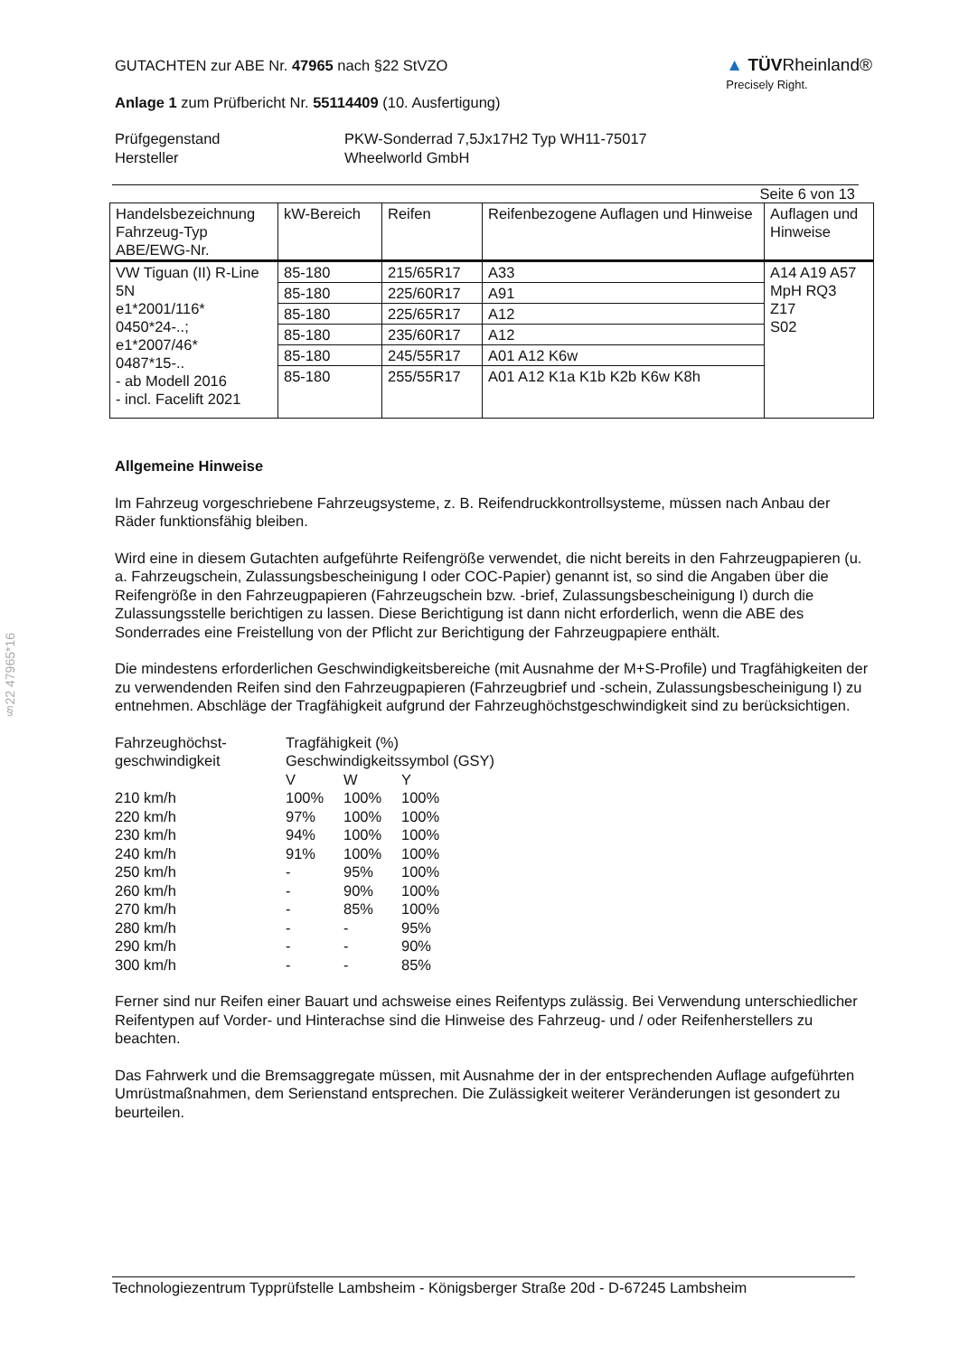§22 47965*16
GUTACHTEN zur ABE Nr. 47965 nach §22 StVZO
Anlage 1 zum Prüfbericht Nr. 55114409 (10. Ausfertigung)
▲ TÜVRheinland®
Precisely Right.
| Prüfgegenstand | PKW-Sonderrad 7,5Jx17H2 Typ WH11-75017 |
| Hersteller | Wheelworld GmbH |
Seite 6 von 13
| Handelsbezeichnung Fahrzeug-Typ ABE/EWG-Nr. | kW-Bereich | Reifen | Reifenbezogene Auflagen und Hinweise | Auflagen und Hinweise |
| VW Tiguan (II) R-Line 5N e1*2001/116* 0450*24-..; e1*2007/46* 0487*15-.. - ab Modell 2016 - incl. Facelift 2021 | 85-180 | 215/65R17 | A33 | A14 A19 A57 MpH RQ3 Z17 S02 |
| | 85-180 | 225/60R17 | A91 | |
| | 85-180 | 225/65R17 | A12 | |
| | 85-180 | 235/60R17 | A12 | |
| | 85-180 | 245/55R17 | A01 A12 K6w | |
| | 85-180 | 255/55R17 | A01 A12 K1a K1b K2b K6w K8h | |
Allgemeine Hinweise
Im Fahrzeug vorgeschriebene Fahrzeugsysteme, z. B. Reifendruckkontrollsysteme, müssen nach Anbau der Räder funktionsfähig bleiben.
Wird eine in diesem Gutachten aufgeführte Reifengröße verwendet, die nicht bereits in den Fahrzeugpapieren (u. a. Fahrzeugschein, Zulassungsbescheinigung I oder COC-Papier) genannt ist, so sind die Angaben über die Reifengröße in den Fahrzeugpapieren (Fahrzeugschein bzw. -brief, Zulassungsbescheinigung I) durch die Zulassungsstelle berichtigen zu lassen. Diese Berichtigung ist dann nicht erforderlich, wenn die ABE des Sonderrades eine Freistellung von der Pflicht zur Berichtigung der Fahrzeugpapiere enthält.
Die mindestens erforderlichen Geschwindigkeitsbereiche (mit Ausnahme der M+S-Profile) und Tragfähigkeiten der zu verwendenden Reifen sind den Fahrzeugpapieren (Fahrzeugbrief und -schein, Zulassungsbescheinigung I) zu entnehmen. Abschläge der Tragfähigkeit aufgrund der Fahrzeughöchstgeschwindigkeit sind zu berücksichtigen.
| Fahrzeughöchst- geschwindigkeit | Tragfähigkeit (%) | | |
| | Geschwindigkeitssymbol (GSY) | | |
| | V | W | Y |
| 210 km/h | 100% | 100% | 100% |
| 220 km/h | 97% | 100% | 100% |
| 230 km/h | 94% | 100% | 100% |
| 240 km/h | 91% | 100% | 100% |
| 250 km/h | - | 95% | 100% |
| 260 km/h | - | 90% | 100% |
| 270 km/h | - | 85% | 100% |
| 280 km/h | - | - | 95% |
| 290 km/h | - | - | 90% |
| 300 km/h | - | - | 85% |
Ferner sind nur Reifen einer Bauart und achsweise eines Reifentyps zulässig. Bei Verwendung unterschiedlicher Reifentypen auf Vorder- und Hinterachse sind die Hinweise des Fahrzeug- und / oder Reifenherstellers zu beachten.
Das Fahrwerk und die Bremsaggregate müssen, mit Ausnahme der in der entsprechenden Auflage aufgeführten Umrüstmaßnahmen, dem Serienstand entsprechen. Die Zulässigkeit weiterer Veränderungen ist gesondert zu beurteilen.
Technologiezentrum Typprüfstelle Lambsheim - Königsberger Straße 20d - D-67245 Lambsheim